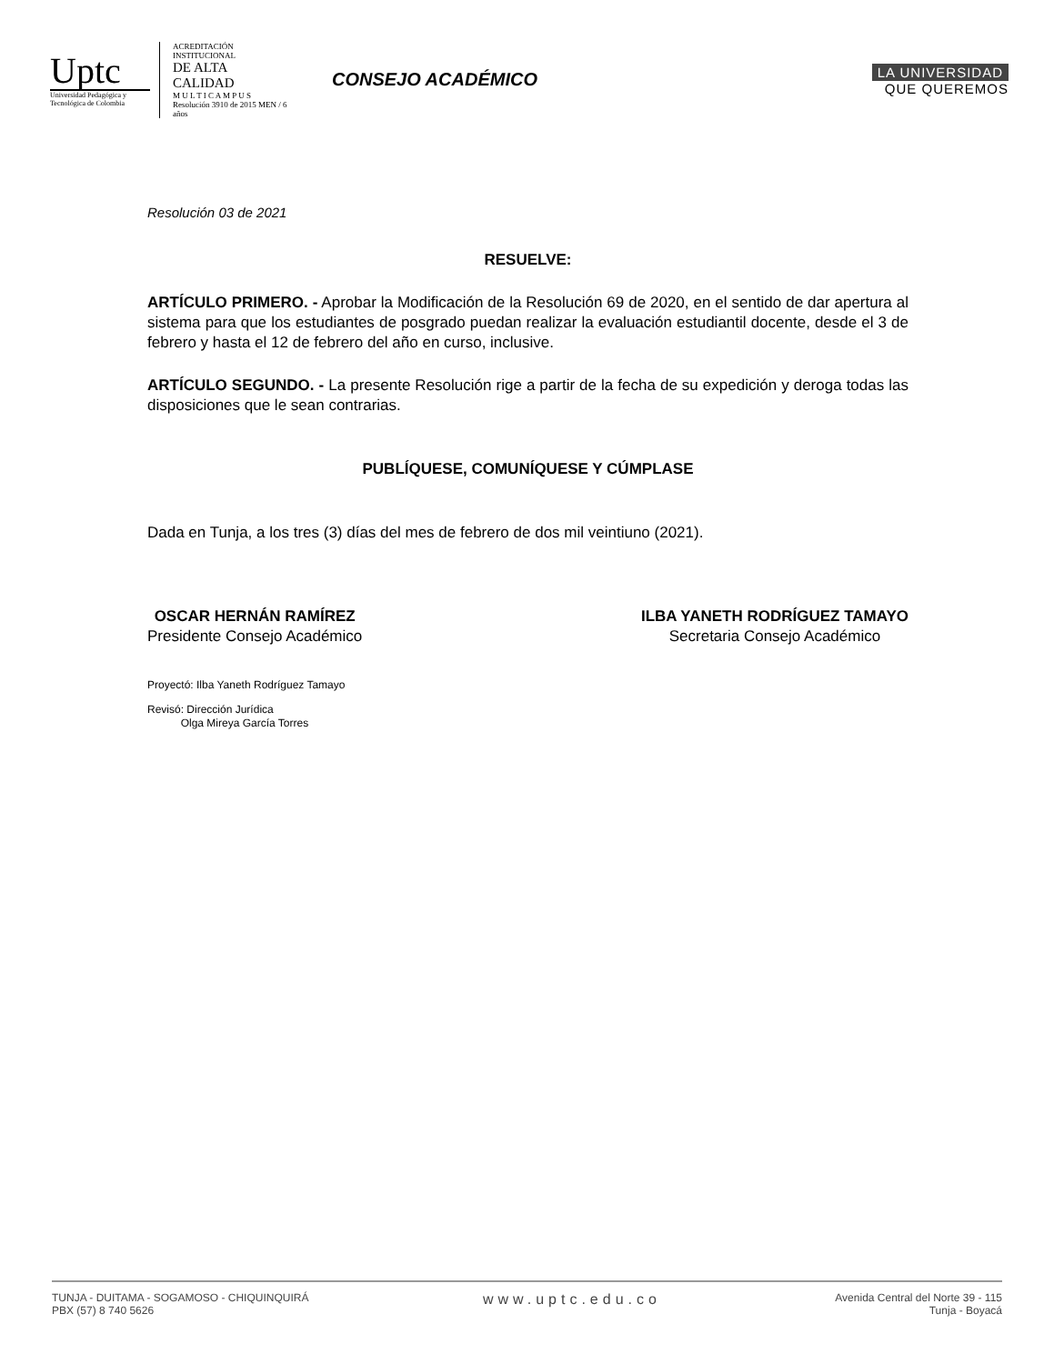Uptc
Universidad Pedagógica y Tecnológica de Colombia
ACREDITACIÓN INSTITUCIONAL
DE ALTA CALIDAD
M U L T I C A M P U S
Resolución 3910 de 2015 MEN / 6 años
CONSEJO ACADÉMICO
LA UNIVERSIDAD
QUE QUEREMOS
Resolución 03 de 2021
RESUELVE:
ARTÍCULO PRIMERO. - Aprobar la Modificación de la Resolución 69 de 2020, en el sentido de dar apertura al sistema para que los estudiantes de posgrado puedan realizar la evaluación estudiantil docente, desde el 3 de febrero y hasta el 12 de febrero del año en curso, inclusive.
ARTÍCULO SEGUNDO. - La presente Resolución rige a partir de la fecha de su expedición y deroga todas las disposiciones que le sean contrarias.
PUBLÍQUESE, COMUNÍQUESE Y CÚMPLASE
Dada en Tunja, a los tres (3) días del mes de febrero de dos mil veintiuno (2021).
OSCAR HERNÁN RAMÍREZ
Presidente Consejo Académico
ILBA YANETH RODRÍGUEZ TAMAYO
Secretaria Consejo Académico
Proyectó: Ilba Yaneth Rodríguez Tamayo
Revisó: Dirección Jurídica
Olga Mireya García Torres
TUNJA - DUITAMA - SOGAMOSO - CHIQUINQUIRÁ
PBX (57) 8 740 5626
www.uptc.edu.co
Avenida Central del Norte 39 - 115
Tunja - Boyacá